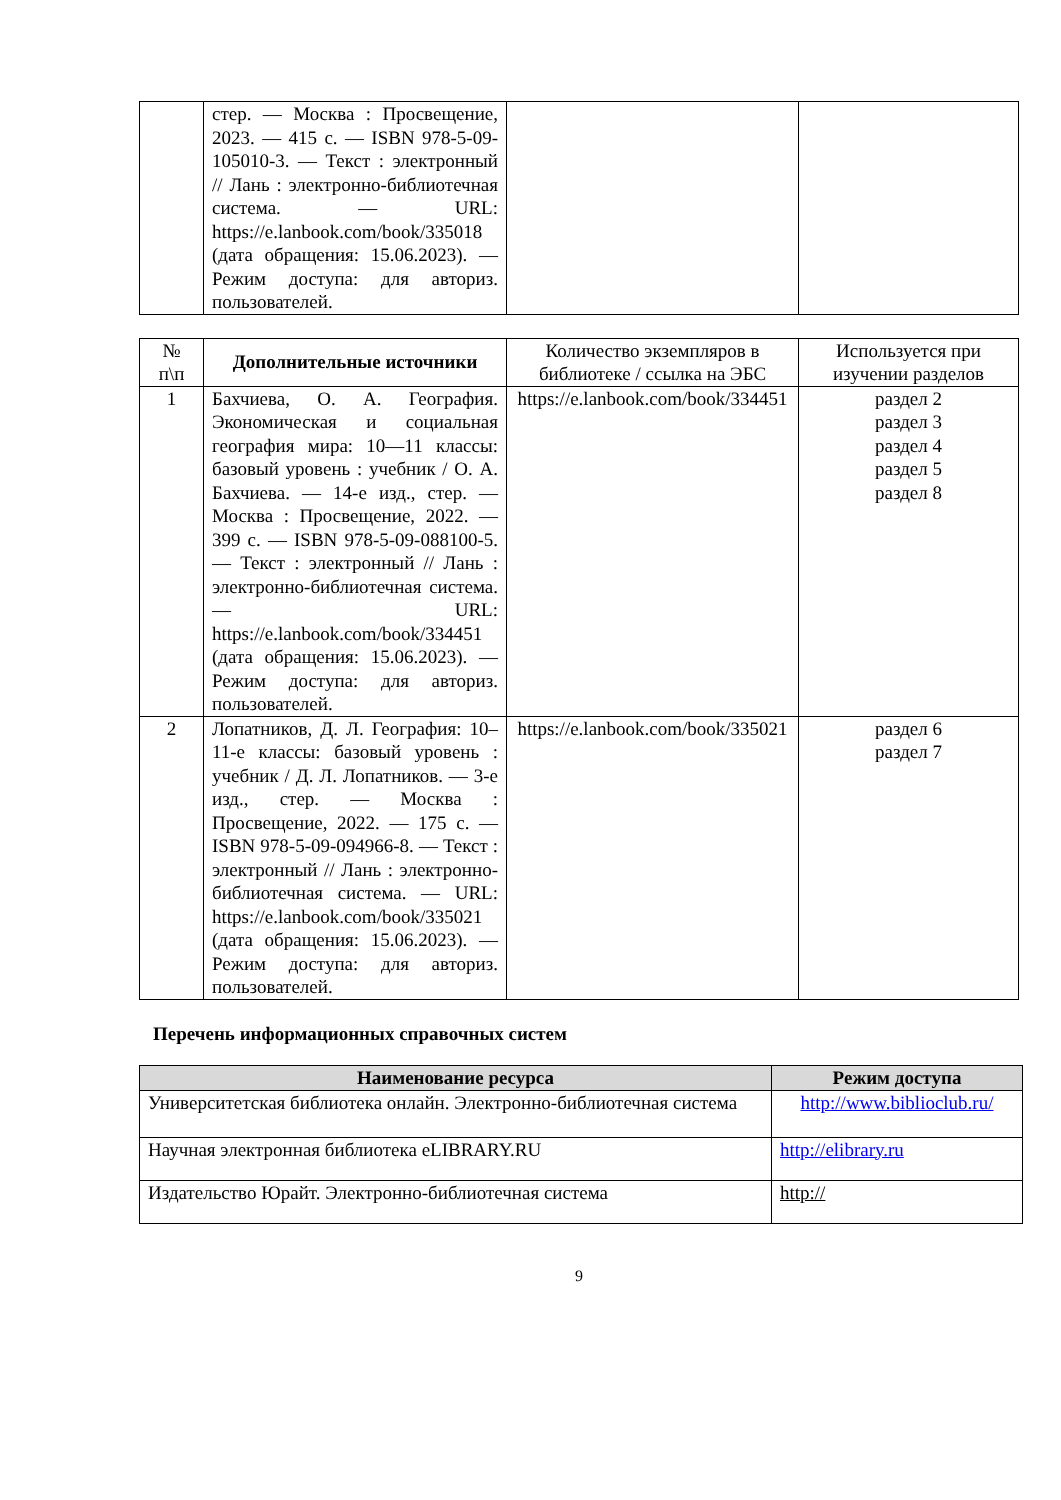| | стер. — Москва : Просвещение, 2023. — 415 с. — ISBN 978-5-09-105010-3. — Текст : электронный // Лань : электронно-библиотечная система. — URL: https://e.lanbook.com/book/335018 (дата обращения: 15.06.2023). — Режим доступа: для авториз. пользователей. | | |
| № п\п | Дополнительные источники | Количество экземпляров в библиотеке / ссылка на ЭБС | Используется при изучении разделов |
| --- | --- | --- | --- |
| 1 | Бахчиева, О. А. География. Экономическая и социальная география мира: 10—11 классы: базовый уровень : учебник / О. А. Бахчиева. — 14-е изд., стер. — Москва : Просвещение, 2022. — 399 с. — ISBN 978-5-09-088100-5. — Текст : электронный // Лань : электронно-библиотечная система. — URL: https://e.lanbook.com/book/334451 (дата обращения: 15.06.2023). — Режим доступа: для авториз. пользователей. | https://e.lanbook.com/book/334451 | раздел 2 раздел 3 раздел 4 раздел 5 раздел 8 |
| 2 | Лопатников, Д. Л. География: 10–11-е классы: базовый уровень : учебник / Д. Л. Лопатников. — 3-е изд., стер. — Москва : Просвещение, 2022. — 175 с. — ISBN 978-5-09-094966-8. — Текст : электронный // Лань : электронно-библиотечная система. — URL: https://e.lanbook.com/book/335021 (дата обращения: 15.06.2023). — Режим доступа: для авториз. пользователей. | https://e.lanbook.com/book/335021 | раздел 6 раздел 7 |
Перечень информационных справочных систем
| Наименование ресурса | Режим доступа |
| --- | --- |
| Университетская библиотека онлайн. Электронно-библиотечная система | http://www.biblioclub.ru/ |
| Научная электронная библиотека eLIBRARY.RU | http://elibrary.ru |
| Издательство Юрайт. Электронно-библиотечная система | http:// |
9